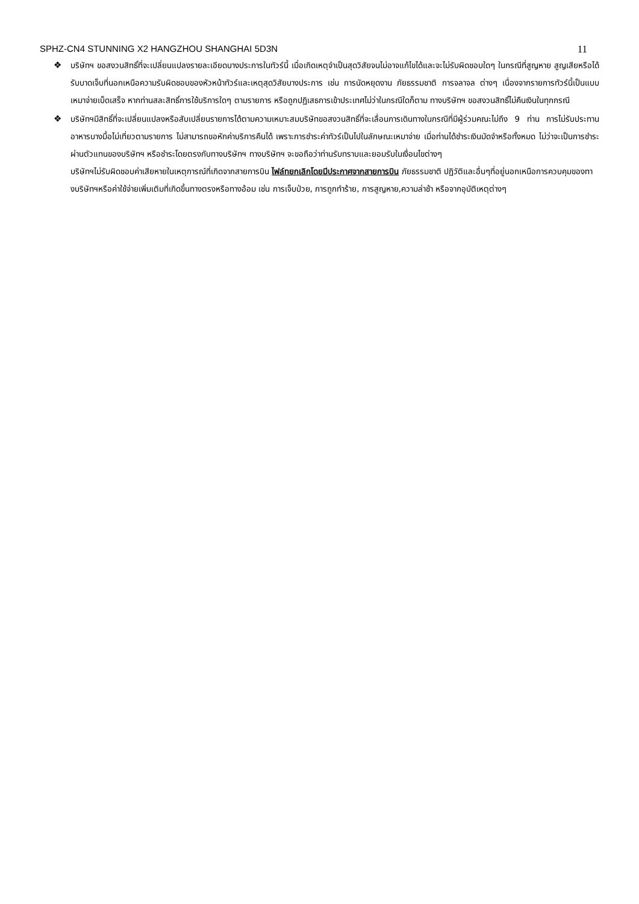SPHZ-CN4 STUNNING X2 HANGZHOU SHANGHAI 5D3N 11
❖ บริษัทฯ ขอสงวนสิทธิ์ที่จะเปลี่ยนแปลงรายละเอียดบางประการในทัวร์นี้ เมื่อเกิดเหตุจำเป็นสุดวิสัยจนไม่อาจแก้ไขได้และจะไม่รับผิดชอบใดๆ ในกรณีที่สูญหาย สูญเสียหรือได้รับบาดเจ็บที่นอกเหนือความรับผิดชอบของหัวหน้าทัวร์และเหตุสุดวิสัยบางประการ เช่น การนัดหยุดงาน ภัยธรรมชาติ การจลาจล ต่างๆ เนื่องจากรายการทัวร์นี้เป็นแบบเหมาจ่ายเบ็ดเสร็จ หากท่านสละสิทธิ์การใช้บริการใดๆ ตามรายการ หรือถูกปฏิเสธการเข้าประเทศไม่ว่าในกรณีใดก็ตาม ทางบริษัทฯ ขอสงวนสิทธิ์ไม่คืนเงินในทุกกรณี
❖ บริษัทฯมีสิทธิ์ที่จะเปลี่ยนแปลงหรือสับเปลี่ยนรายการได้ตามความเหมาะสมบริษัทขอสงวนสิทธิ์ที่จะเลื่อนการเดินทางในกรณีที่มีผู้ร่วมคณะไม่ถึง 9 ท่าน การไม่รับประทานอาหารบางมื้อไม่เที่ยวตามรายการ ไม่สามารถขอหักค่าบริการคืนได้ เพราะการชำระค่าทัวร์เป็นไปในลักษณะเหมาจ่าย เมื่อท่านได้ชำระเงินมัดจำหรือทั้งหมด ไม่ว่าจะเป็นการชำระผ่านตัวแทนของบริษัทฯ หรือชำระโดยตรงกับทางบริษัทฯ ทางบริษัทฯ จะขอถือว่าท่านรับทราบและยอมรับในเงื่อนไขต่างๆ
บริษัทฯไม่รับผิดชอบค่าเสียหายในเหตุการณ์ที่เกิดจากสายการบิน ไฟล์ทยกเลิกโดยมีประกาศจากสายการบิน ภัยธรรมชาติ ปฏิวัติและอื่นๆที่อยู่นอกเหนือการควบคุมของทางบริษัทฯหรือค่าใช้จ่ายเพิ่มเติมที่เกิดขึ้นทางตรงหรือทางอ้อม เช่น การเจ็บป่วย, การถูกทำร้าย, การสูญหาย,ความล่าช้า หรือจากอุบัติเหตุต่างๆ